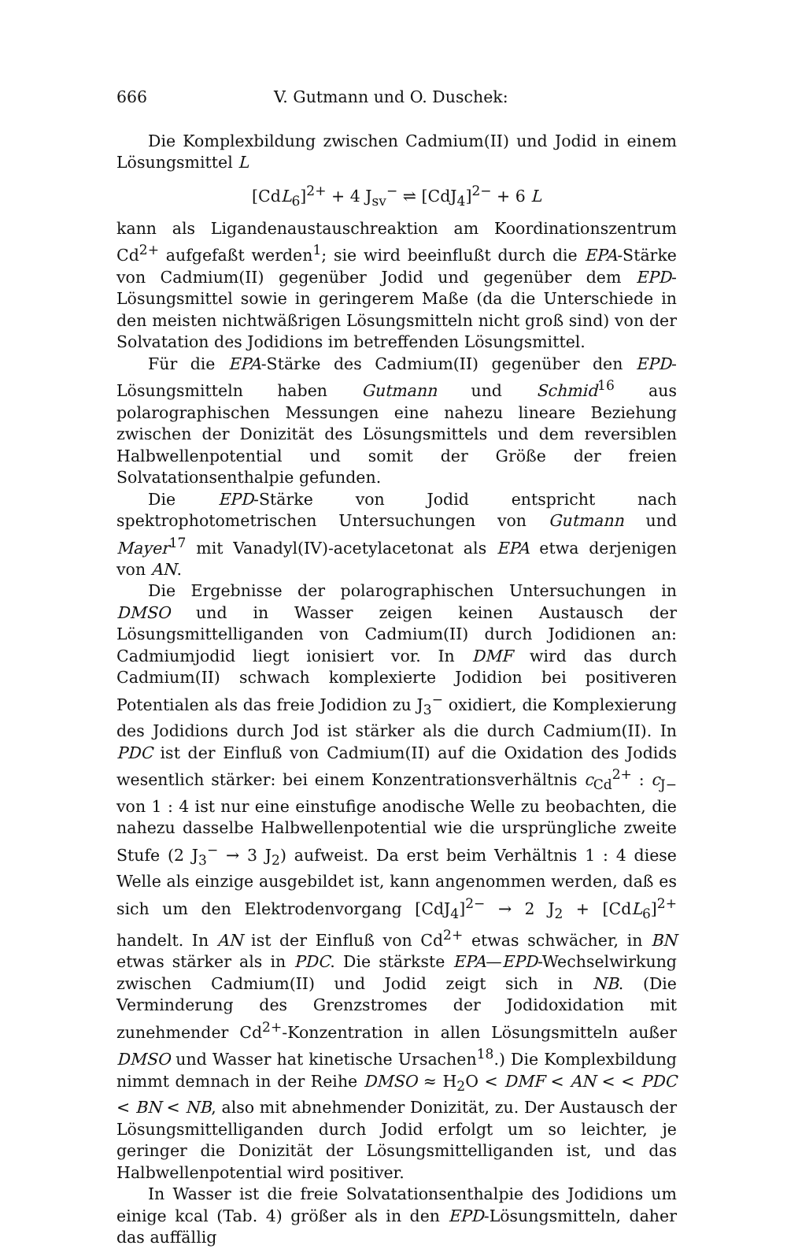666 V. Gutmann und O. Duschek:
Die Komplexbildung zwischen Cadmium(II) und Jodid in einem Lösungsmittel L
[CdL<sub>6</sub>]<sup>2+</sup> + 4 J<sub>sv</sub><sup>−</sup> ⇌ [CdJ<sub>4</sub>]<sup>2−</sup> + 6 L
kann als Ligandenaustauschreaktion am Koordinationszentrum Cd<sup>2+</sup> aufgefaßt werden<sup>1</sup>; sie wird beeinflußt durch die EPA-Stärke von Cadmium(II) gegenüber Jodid und gegenüber dem EPD-Lösungsmittel sowie in geringerem Maße (da die Unterschiede in den meisten nichtwäßrigen Lösungsmitteln nicht groß sind) von der Solvatation des Jodidions im betreffenden Lösungsmittel.
Für die EPA-Stärke des Cadmium(II) gegenüber den EPD-Lösungsmitteln haben Gutmann und Schmid<sup>16</sup> aus polarographischen Messungen eine nahezu lineare Beziehung zwischen der Donizität des Lösungsmittels und dem reversiblen Halbwellenpotential und somit der Größe der freien Solvatationsenthalpie gefunden.
Die EPD-Stärke von Jodid entspricht nach spektrophotometrischen Untersuchungen von Gutmann und Mayer<sup>17</sup> mit Vanadyl(IV)-acetylacetonat als EPA etwa derjenigen von AN.
Die Ergebnisse der polarographischen Untersuchungen in DMSO und in Wasser zeigen keinen Austausch der Lösungsmittelliganden von Cadmium(II) durch Jodidionen an: Cadmiumjodid liegt ionisiert vor. In DMF wird das durch Cadmium(II) schwach komplexierte Jodidion bei positiveren Potentialen als das freie Jodidion zu J<sub>3</sub><sup>−</sup> oxidiert, die Komplexierung des Jodidions durch Jod ist stärker als die durch Cadmium(II). In PDC ist der Einfluß von Cadmium(II) auf die Oxidation des Jodids wesentlich stärker: bei einem Konzentrationsverhältnis c<sub>Cd</sub><sup>2+</sup> : c<sub>J−</sub> von 1 : 4 ist nur eine einstufige anodische Welle zu beobachten, die nahezu dasselbe Halbwellenpotential wie die ursprüngliche zweite Stufe (2 J<sub>3</sub><sup>−</sup> → 3 J<sub>2</sub>) aufweist. Da erst beim Verhältnis 1 : 4 diese Welle als einzige ausgebildet ist, kann angenommen werden, daß es sich um den Elektrodenvorgang [CdJ<sub>4</sub>]<sup>2−</sup> → 2 J<sub>2</sub> + [CdL<sub>6</sub>]<sup>2+</sup> handelt. In AN ist der Einfluß von Cd<sup>2+</sup> etwas schwächer, in BN etwas stärker als in PDC. Die stärkste EPA—EPD-Wechselwirkung zwischen Cadmium(II) und Jodid zeigt sich in NB. (Die Verminderung des Grenzstromes der Jodidoxidation mit zunehmender Cd<sup>2+</sup>-Konzentration in allen Lösungsmitteln außer DMSO und Wasser hat kinetische Ursachen<sup>18</sup>.) Die Komplexbildung nimmt demnach in der Reihe DMSO ≈ H<sub>2</sub>O < DMF < AN < < PDC < BN < NB, also mit abnehmender Donizität, zu. Der Austausch der Lösungsmittelliganden durch Jodid erfolgt um so leichter, je geringer die Donizität der Lösungsmittelliganden ist, und das Halbwellenpotential wird positiver.
In Wasser ist die freie Solvatationsenthalpie des Jodidions um einige kcal (Tab. 4) größer als in den EPD-Lösungsmitteln, daher das auffällig